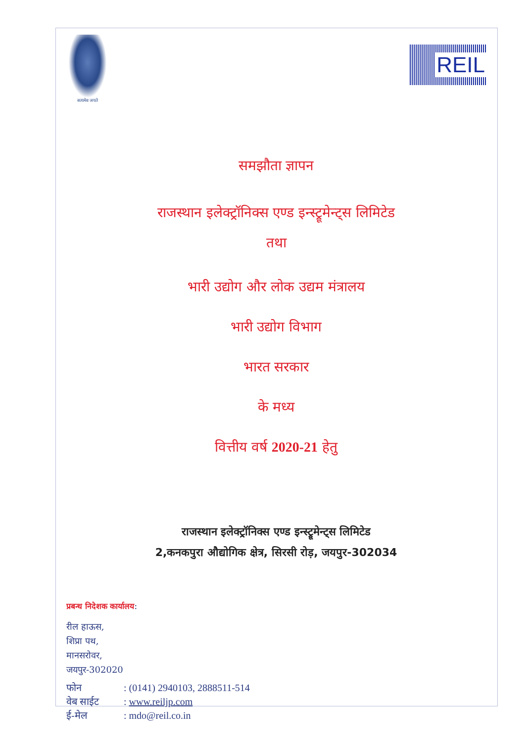सत्यमेव जयते
REIL
समझौता ज्ञापन
राजस्थान इलेक्ट्रॉनिक्स एण्ड इन्स्ट्रूमेन्ट्स लिमिटेड
तथा
भारी उद्योग और लोक उद्यम मंत्रालय
भारी उद्योग विभाग
भारत सरकार
के मध्य
वित्तीय वर्ष 2020-21 हेतु
राजस्थान इलेक्ट्रॉनिक्स एण्ड इन्स्ट्रूमेन्ट्स लिमिटेड
2,कनकपुरा औद्योगिक क्षेत्र, सिरसी रोड़, जयपुर-302034
प्रबन्ध निदेशक कार्यालय:
रील हाऊस,
शिप्रा पथ,
मानसरोवर,
जयपुर-302020
| फोन | : (0141) 2940103, 2888511-514 |
| वेब साईट | : www.reiljp.com |
| ई-मेल | : mdo@reil.co.in |